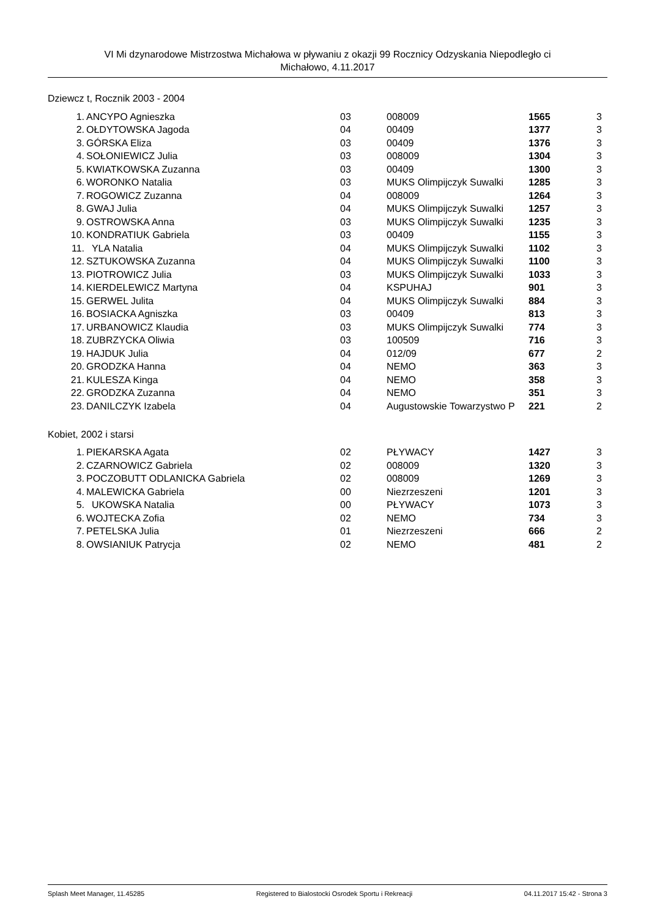VI Mi dzynarodowe Mistrzostwa Michałowa w pływaniu z okazji 99 Rocznicy Odzyskania Niepodległo ci
Michałowo, 4.11.2017
Dziewcz t, Rocznik 2003 - 2004
| 1. | ANCYPO Agnieszka | 03 | 008009 | 1565 | 3 |
| 2. | OŁDYTOWSKA Jagoda | 04 | 00409 | 1377 | 3 |
| 3. | GÓRSKA Eliza | 03 | 00409 | 1376 | 3 |
| 4. | SOŁONIEWICZ Julia | 03 | 008009 | 1304 | 3 |
| 5. | KWIATKOWSKA Zuzanna | 03 | 00409 | 1300 | 3 |
| 6. | WORONKO Natalia | 03 | MUKS Olimpijczyk Suwalki | 1285 | 3 |
| 7. | ROGOWICZ Zuzanna | 04 | 008009 | 1264 | 3 |
| 8. | GWAJ Julia | 04 | MUKS Olimpijczyk Suwalki | 1257 | 3 |
| 9. | OSTROWSKA Anna | 03 | MUKS Olimpijczyk Suwalki | 1235 | 3 |
| 10. | KONDRATIUK Gabriela | 03 | 00409 | 1155 | 3 |
| 11. | YLA Natalia | 04 | MUKS Olimpijczyk Suwalki | 1102 | 3 |
| 12. | SZTUKOWSKA Zuzanna | 04 | MUKS Olimpijczyk Suwalki | 1100 | 3 |
| 13. | PIOTROWICZ Julia | 03 | MUKS Olimpijczyk Suwalki | 1033 | 3 |
| 14. | KIERDELEWICZ Martyna | 04 | KSPUHAJ | 901 | 3 |
| 15. | GERWEL Julita | 04 | MUKS Olimpijczyk Suwalki | 884 | 3 |
| 16. | BOSIACKA Agniszka | 03 | 00409 | 813 | 3 |
| 17. | URBANOWICZ Klaudia | 03 | MUKS Olimpijczyk Suwalki | 774 | 3 |
| 18. | ZUBRZYCKA Oliwia | 03 | 100509 | 716 | 3 |
| 19. | HAJDUK Julia | 04 | 012/09 | 677 | 2 |
| 20. | GRODZKA Hanna | 04 | NEMO | 363 | 3 |
| 21. | KULESZA Kinga | 04 | NEMO | 358 | 3 |
| 22. | GRODZKA Zuzanna | 04 | NEMO | 351 | 3 |
| 23. | DANILCZYK Izabela | 04 | Augustowskie Towarzystwo P | 221 | 2 |
Kobiet, 2002 i starsi
| 1. | PIEKARSKA Agata | 02 | PŁYWACY | 1427 | 3 |
| 2. | CZARNOWICZ Gabriela | 02 | 008009 | 1320 | 3 |
| 3. | POCZOBUTT ODLANICKA Gabriela | 02 | 008009 | 1269 | 3 |
| 4. | MALEWICKA Gabriela | 00 | Niezrzeszeni | 1201 | 3 |
| 5. | UKOWSKA Natalia | 00 | PŁYWACY | 1073 | 3 |
| 6. | WOJTECKA Zofia | 02 | NEMO | 734 | 3 |
| 7. | PETELSKA Julia | 01 | Niezrzeszeni | 666 | 2 |
| 8. | OWSIANIUK Patrycja | 02 | NEMO | 481 | 2 |
Splash Meet Manager, 11.45285 Registered to Bialostocki Osrodek Sportu i Rekreacji 04.11.2017 15:42 - Strona 3